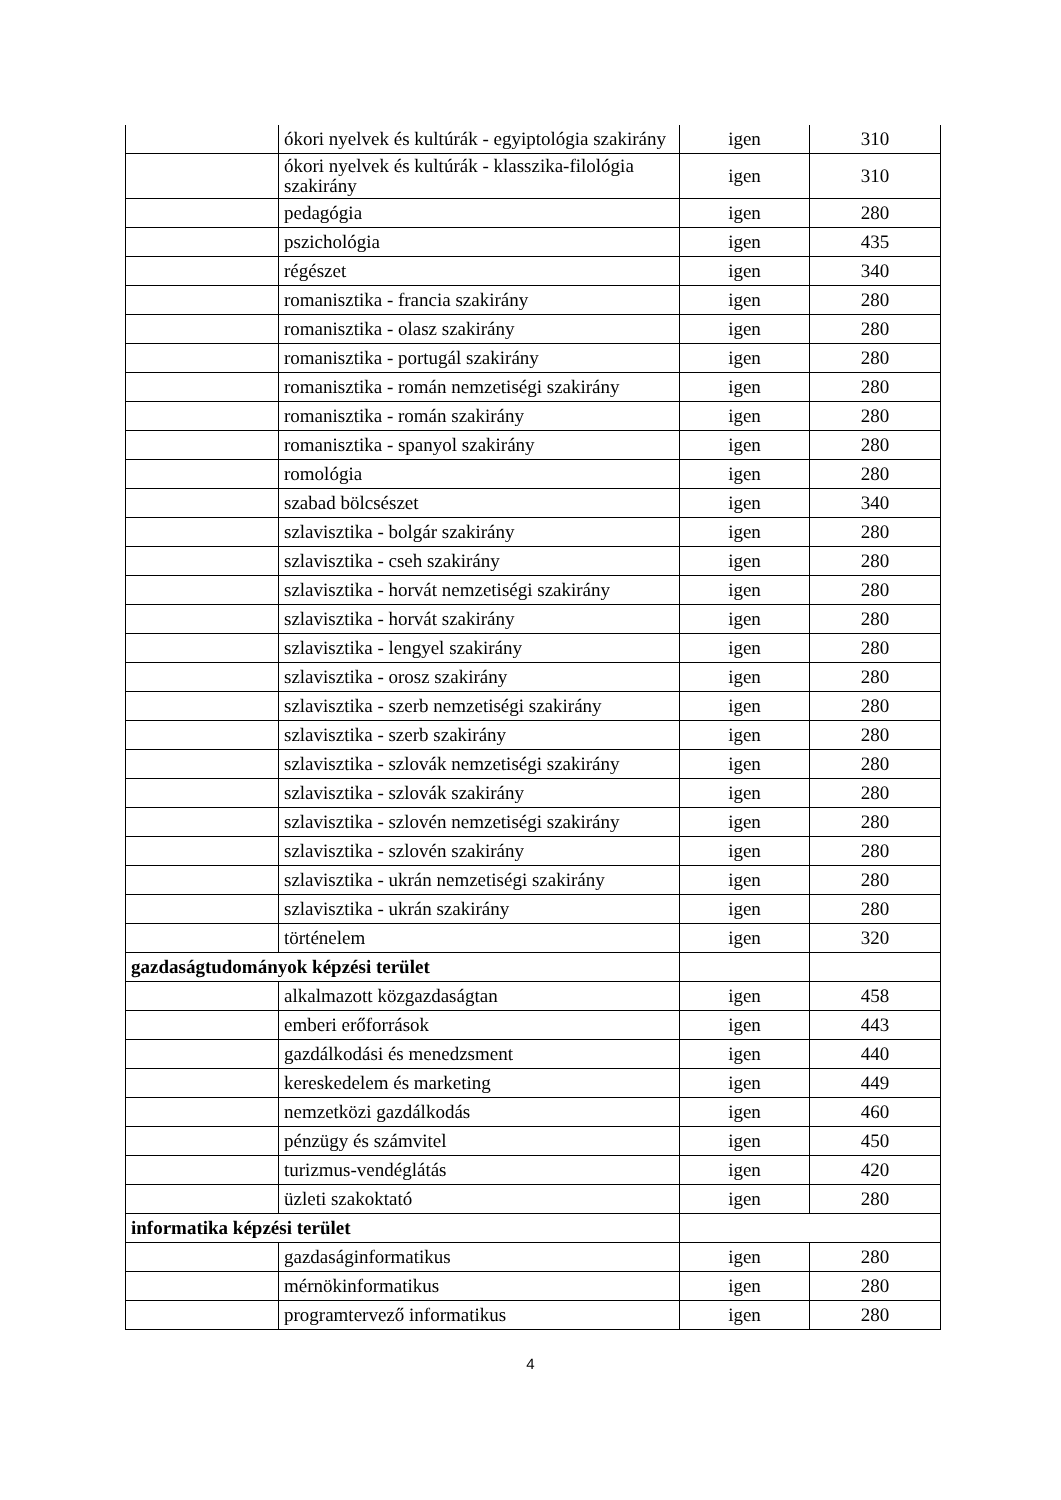| | ókori nyelvek és kultúrák - egyiptológia szakirány | igen | 310 |
| | ókori nyelvek és kultúrák - klasszika-filológia szakirány | igen | 310 |
| | pedagógia | igen | 280 |
| | pszichológia | igen | 435 |
| | régészet | igen | 340 |
| | romanisztika - francia szakirány | igen | 280 |
| | romanisztika - olasz szakirány | igen | 280 |
| | romanisztika - portugál szakirány | igen | 280 |
| | romanisztika - román nemzetiségi szakirány | igen | 280 |
| | romanisztika - román szakirány | igen | 280 |
| | romanisztika - spanyol szakirány | igen | 280 |
| | romológia | igen | 280 |
| | szabad bölcsészet | igen | 340 |
| | szlavisztika - bolgár szakirány | igen | 280 |
| | szlavisztika - cseh szakirány | igen | 280 |
| | szlavisztika - horvát nemzetiségi szakirány | igen | 280 |
| | szlavisztika - horvát szakirány | igen | 280 |
| | szlavisztika - lengyel szakirány | igen | 280 |
| | szlavisztika - orosz szakirány | igen | 280 |
| | szlavisztika - szerb nemzetiségi szakirány | igen | 280 |
| | szlavisztika - szerb szakirány | igen | 280 |
| | szlavisztika - szlovák nemzetiségi szakirány | igen | 280 |
| | szlavisztika - szlovák szakirány | igen | 280 |
| | szlavisztika - szlovén nemzetiségi szakirány | igen | 280 |
| | szlavisztika - szlovén szakirány | igen | 280 |
| | szlavisztika - ukrán nemzetiségi szakirány | igen | 280 |
| | szlavisztika - ukrán szakirány | igen | 280 |
| | történelem | igen | 320 |
| gazdaságtudományok képzési terület | | | |
| | alkalmazott közgazdaságtan | igen | 458 |
| | emberi erőforrások | igen | 443 |
| | gazdálkodási és menedzsment | igen | 440 |
| | kereskedelem és marketing | igen | 449 |
| | nemzetközi gazdálkodás | igen | 460 |
| | pénzügy és számvitel | igen | 450 |
| | turizmus-vendéglátás | igen | 420 |
| | üzleti szakoktató | igen | 280 |
| informatika képzési terület | | | |
| | gazdaságinformatikus | igen | 280 |
| | mérnökinformatikus | igen | 280 |
| | programtervező informatikus | igen | 280 |
4